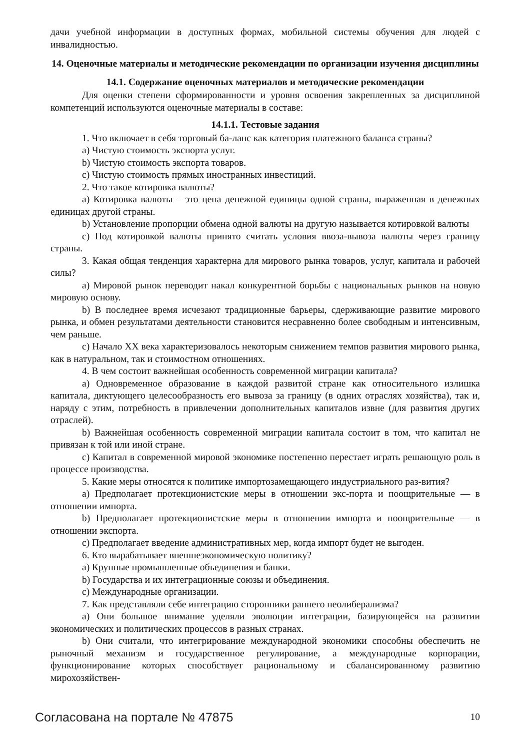дачи учебной информации в доступных формах, мобильной системы обучения для людей с инвалидностью.
14. Оценочные материалы и методические рекомендации по организации изучения дисциплины
14.1. Содержание оценочных материалов и методические рекомендации
Для оценки степени сформированности и уровня освоения закрепленных за дисциплиной компетенций используются оценочные материалы в составе:
14.1.1. Тестовые задания
1. Что включает в себя торговый ба-ланс как категория платежного баланса страны?
a) Чистую стоимость экспорта услуг.
b) Чистую стоимость экспорта товаров.
c) Чистую стоимость прямых иностранных инвестиций.
2. Что такое котировка валюты?
a) Котировка валюты – это цена денежной единицы одной страны, выраженная в денежных единицах другой страны.
b) Установление пропорции обмена одной валюты на другую называется котировкой валюты
c) Под котировкой валюты принято считать условия ввоза-вывоза валюты через границу страны.
3. Какая общая тенденция характерна для мирового рынка товаров, услуг, капитала и рабочей силы?
a) Мировой рынок переводит накал конкурентной борьбы с национальных рынков на новую мировую основу.
b) В последнее время исчезают традиционные барьеры, сдерживающие развитие мирового рынка, и обмен результатами деятельности становится несравненно более свободным и интенсивным, чем раньше.
c) Начало XX века характеризовалось некоторым снижением темпов развития мирового рынка, как в натуральном, так и стоимостном отношениях.
4. В чем состоит важнейшая особенность современной миграции капитала?
a) Одновременное образование в каждой развитой стране как относительного излишка капитала, диктующего целесообразность его вывоза за границу (в одних отраслях хозяйства), так и, наряду с этим, потребность в привлечении дополнительных капиталов извне (для развития других отраслей).
b) Важнейшая особенность современной миграции капитала состоит в том, что капитал не привязан к той или иной стране.
c) Капитал в современной мировой экономике постепенно перестает играть решающую роль в процессе производства.
5. Какие меры относятся к политике импортозамещающего индустриального раз-вития?
a) Предполагает протекционистские меры в отношении экс-порта и поощрительные — в отношении импорта.
b) Предполагает протекционистские меры в отношении импорта и поощрительные — в отношении экспорта.
c) Предполагает введение административных мер, когда импорт будет не выгоден.
6. Кто вырабатывает внешнеэкономическую политику?
a) Крупные промышленные объединения и банки.
b) Государства и их интеграционные союзы и объединения.
c) Международные организации.
7. Как представляли себе интеграцию сторонники раннего неолиберализма?
a) Они большое внимание уделяли эволюции интеграции, базирующейся на развитии экономических и политических процессов в разных странах.
b) Они считали, что интегрирование международной экономики способны обеспечить не рыночный механизм и государственное регулирование, а международные корпорации, функционирование которых способствует рациональному и сбалансированному развитию мирохозяйствен-
Согласована на портале № 47875 10